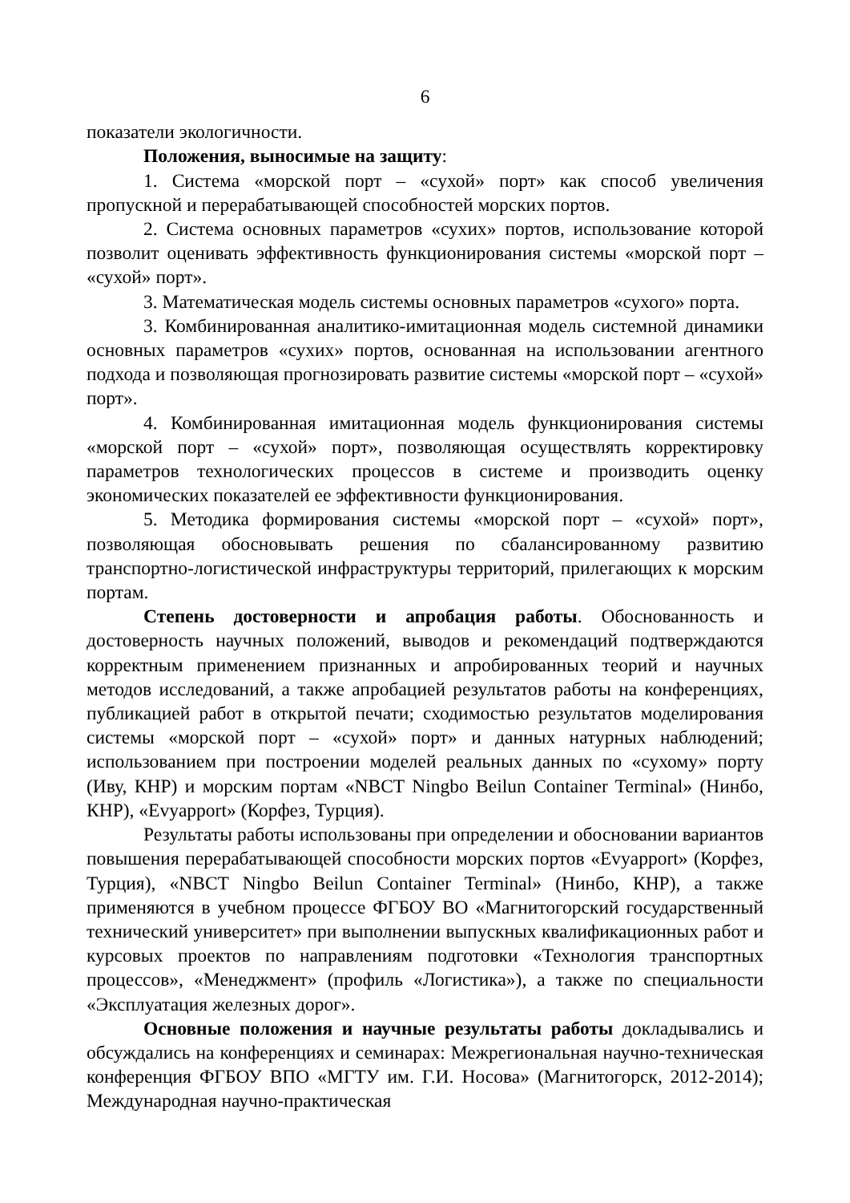6
показатели экологичности.
Положения, выносимые на защиту:
1. Система «морской порт – «сухой» порт» как способ увеличения пропускной и перерабатывающей способностей морских портов.
2. Система основных параметров «сухих» портов, использование которой позволит оценивать эффективность функционирования системы «морской порт – «сухой» порт».
3. Математическая модель системы основных параметров «сухого» порта.
3. Комбинированная аналитико-имитационная модель системной динамики основных параметров «сухих» портов, основанная на использовании агентного подхода и позволяющая прогнозировать развитие системы «морской порт – «сухой» порт».
4. Комбинированная имитационная модель функционирования системы «морской порт – «сухой» порт», позволяющая осуществлять корректировку параметров технологических процессов в системе и производить оценку экономических показателей ее эффективности функционирования.
5. Методика формирования системы «морской порт – «сухой» порт», позволяющая обосновывать решения по сбалансированному развитию транспортно-логистической инфраструктуры территорий, прилегающих к морским портам.
Степень достоверности и апробация работы. Обоснованность и достоверность научных положений, выводов и рекомендаций подтверждаются корректным применением признанных и апробированных теорий и научных методов исследований, а также апробацией результатов работы на конференциях, публикацией работ в открытой печати; сходимостью результатов моделирования системы «морской порт – «сухой» порт» и данных натурных наблюдений; использованием при построении моделей реальных данных по «сухому» порту (Иву, КНР) и морским портам «NBCT Ningbo Beilun Container Terminal» (Нинбо, КНР), «Evyapport» (Корфез, Турция).
Результаты работы использованы при определении и обосновании вариантов повышения перерабатывающей способности морских портов «Evyapport» (Корфез, Турция), «NBCT Ningbo Beilun Container Terminal» (Нинбо, КНР), а также применяются в учебном процессе ФГБОУ ВО «Магнитогорский государственный технический университет» при выполнении выпускных квалификационных работ и курсовых проектов по направлениям подготовки «Технология транспортных процессов», «Менеджмент» (профиль «Логистика»), а также по специальности «Эксплуатация железных дорог».
Основные положения и научные результаты работы докладывались и обсуждались на конференциях и семинарах: Межрегиональная научно-техническая конференция ФГБОУ ВПО «МГТУ им. Г.И. Носова» (Магнитогорск, 2012-2014); Международная научно-практическая